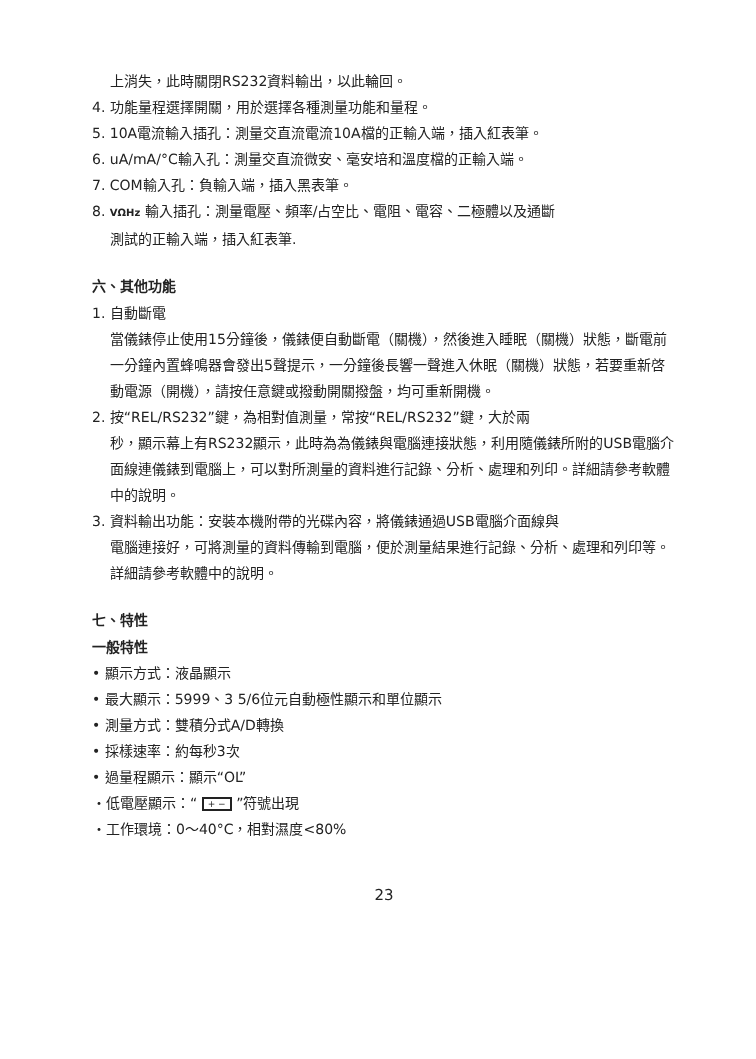上消失，此時關閉RS232資料輸出，以此輪回。
4. 功能量程選擇開關，用於選擇各種測量功能和量程。
5. 10A電流輸入插孔：測量交直流電流10A檔的正輸入端，插入紅表筆。
6. uA/mA/°C輸入孔：測量交直流微安、毫安培和溫度檔的正輸入端。
7. COM輸入孔：負輸入端，插入黑表筆。
8. VΩHz 輸入插孔：測量電壓、頻率/占空比、電阻、電容、二極體以及通斷
測試的正輸入端，插入紅表筆.
六、其他功能
1. 自動斷電
當儀錶停止使用15分鐘後，儀錶便自動斷電（關機），然後進入睡眠（關機）狀態，斷電前一分鐘內置蜂鳴器會發出5聲提示，一分鐘後長響一聲進入休眠（關機）狀態，若要重新啓動電源（開機），請按任意鍵或撥動開關撥盤，均可重新開機。
2. 按“REL/RS232”鍵，為相對值測量，常按“REL/RS232”鍵，大於兩
秒，顯示幕上有RS232顯示，此時為為儀錶與電腦連接狀態，利用隨儀錶所附的USB電腦介面線連儀錶到電腦上，可以對所測量的資料進行記錄、分析、處理和列印。詳細請參考軟體中的說明。
3. 資料輸出功能：安裝本機附帶的光碟內容，將儀錶通過USB電腦介面線與
電腦連接好，可將測量的資料傳輸到電腦，便於測量結果進行記錄、分析、處理和列印等。詳細請參考軟體中的說明。
七、特性
一般特性
• 顯示方式：液晶顯示
• 最大顯示：5999、3 5/6位元自動極性顯示和單位顯示
• 測量方式：雙積分式A/D轉換
• 採樣速率：約每秒3次
• 過量程顯示：顯示“OL”
・低電壓顯示：“ + − ”符號出現
・工作環境：0～40°C，相對濕度<80%
23